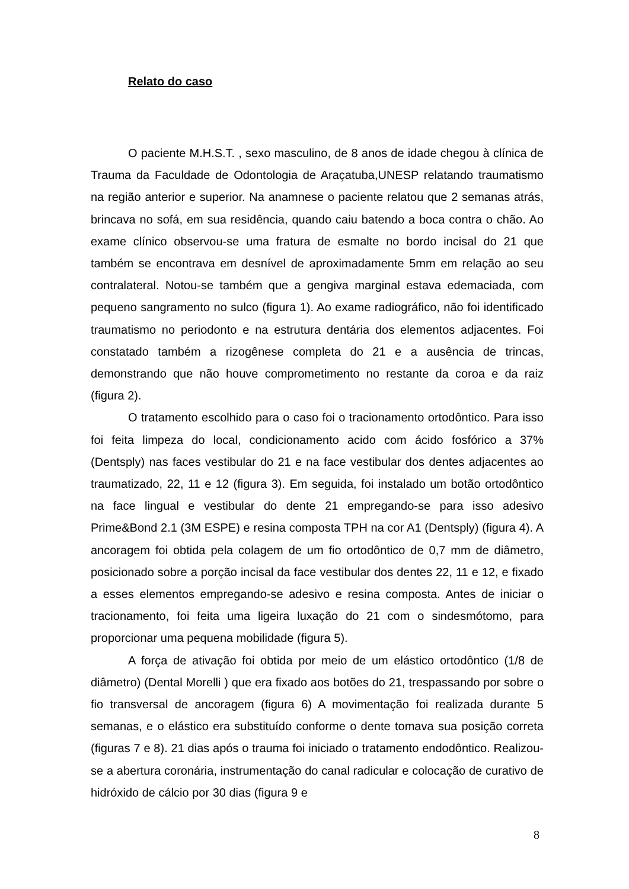Relato do caso
O paciente M.H.S.T. , sexo masculino, de 8 anos de idade chegou à clínica de Trauma da Faculdade de Odontologia de Araçatuba,UNESP relatando traumatismo na região anterior e superior. Na anamnese o paciente relatou que 2 semanas atrás, brincava no sofá, em sua residência, quando caiu batendo a boca contra o chão. Ao exame clínico observou-se uma fratura de esmalte no bordo incisal do 21 que também se encontrava em desnível de aproximadamente 5mm em relação ao seu contralateral. Notou-se também que a gengiva marginal estava edemaciada, com pequeno sangramento no sulco (figura 1). Ao exame radiográfico, não foi identificado traumatismo no periodonto e na estrutura dentária dos elementos adjacentes. Foi constatado também a rizogênese completa do 21 e a ausência de trincas, demonstrando que não houve comprometimento no restante da coroa e da raiz (figura 2).
O tratamento escolhido para o caso foi o tracionamento ortodôntico. Para isso foi feita limpeza do local, condicionamento acido com ácido fosfórico a 37% (Dentsply) nas faces vestibular do 21 e na face vestibular dos dentes adjacentes ao traumatizado, 22, 11 e 12 (figura 3). Em seguida, foi instalado um botão ortodôntico na face lingual e vestibular do dente 21 empregando-se para isso adesivo Prime&Bond 2.1 (3M ESPE) e resina composta TPH na cor A1 (Dentsply) (figura 4). A ancoragem foi obtida pela colagem de um fio ortodôntico de 0,7 mm de diâmetro, posicionado sobre a porção incisal da face vestibular dos dentes 22, 11 e 12, e fixado a esses elementos empregando-se adesivo e resina composta. Antes de iniciar o tracionamento, foi feita uma ligeira luxação do 21 com o sindesmótomo, para proporcionar uma pequena mobilidade (figura 5).
A força de ativação foi obtida por meio de um elástico ortodôntico (1/8 de diâmetro) (Dental Morelli ) que era fixado aos botões do 21, trespassando por sobre o fio transversal de ancoragem (figura 6) A movimentação foi realizada durante 5 semanas, e o elástico era substituído conforme o dente tomava sua posição correta (figuras 7 e 8). 21 dias após o trauma foi iniciado o tratamento endodôntico. Realizou-se a abertura coronária, instrumentação do canal radicular e colocação de curativo de hidróxido de cálcio por 30 dias (figura 9 e
8